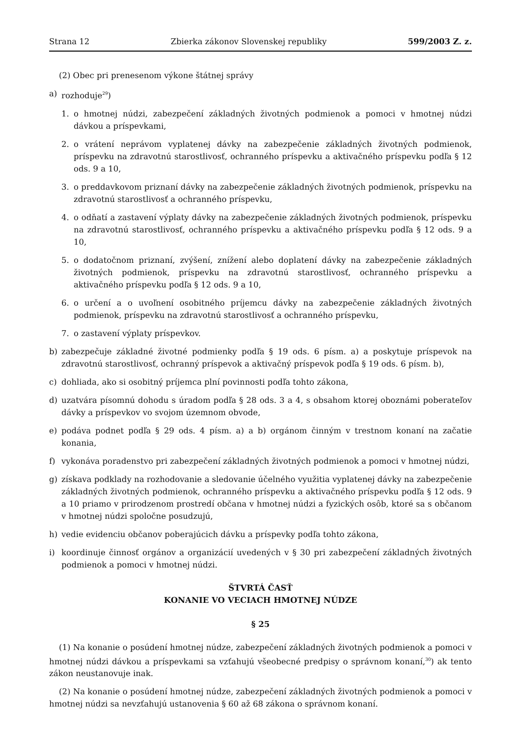Strana 12 Zbierka zákonov Slovenskej republiky 599/2003 Z. z.
(2) Obec pri prenesenom výkone štátnej správy
a) rozhoduje<sup>29</sup>)
1. o hmotnej núdzi, zabezpečení základných životných podmienok a pomoci v hmotnej núdzi dávkou a príspevkami,
2. o vrátení neprávom vyplatenej dávky na zabezpečenie základných životných podmienok, príspevku na zdravotnú starostlivosť, ochranného príspevku a aktivačného príspevku podľa § 12 ods. 9 a 10,
3. o preddavkovom priznaní dávky na zabezpečenie základných životných podmienok, príspevku na zdravotnú starostlivosť a ochranného príspevku,
4. o odňatí a zastavení výplaty dávky na zabezpečenie základných životných podmienok, príspevku na zdravotnú starostlivosť, ochranného príspevku a aktivačného príspevku podľa § 12 ods. 9 a 10,
5. o dodatočnom priznaní, zvýšení, znížení alebo doplatení dávky na zabezpečenie základných životných podmienok, príspevku na zdravotnú starostlivosť, ochranného príspevku a aktivačného príspevku podľa § 12 ods. 9 a 10,
6. o určení a o uvoľnení osobitného príjemcu dávky na zabezpečenie základných životných podmienok, príspevku na zdravotnú starostlivosť a ochranného príspevku,
7. o zastavení výplaty príspevkov.
b) zabezpečuje základné životné podmienky podľa § 19 ods. 6 písm. a) a poskytuje príspevok na zdravotnú starostlivosť, ochranný príspevok a aktivačný príspevok podľa § 19 ods. 6 písm. b),
c) dohliada, ako si osobitný príjemca plní povinnosti podľa tohto zákona,
d) uzatvára písomnú dohodu s úradom podľa § 28 ods. 3 a 4, s obsahom ktorej oboznámi poberateľov dávky a príspevkov vo svojom územnom obvode,
e) podáva podnet podľa § 29 ods. 4 písm. a) a b) orgánom činným v trestnom konaní na začatie konania,
f) vykonáva poradenstvo pri zabezpečení základných životných podmienok a pomoci v hmotnej núdzi,
g) získava podklady na rozhodovanie a sledovanie účelného využitia vyplatenej dávky na zabezpečenie základných životných podmienok, ochranného príspevku a aktivačného príspevku podľa § 12 ods. 9 a 10 priamo v prirodzenom prostredí občana v hmotnej núdzi a fyzických osôb, ktoré sa s občanom v hmotnej núdzi spoločne posudzujú,
h) vedie evidenciu občanov poberajúcich dávku a príspevky podľa tohto zákona,
i) koordinuje činnosť orgánov a organizácií uvedených v § 30 pri zabezpečení základných životných podmienok a pomoci v hmotnej núdzi.
ŠTVRTÁ ČASŤ
KONANIE VO VECIACH HMOTNEJ NÚDZE
§ 25
(1) Na konanie o posúdení hmotnej núdze, zabezpečení základných životných podmienok a pomoci v hmotnej núdzi dávkou a príspevkami sa vzťahujú všeobecné predpisy o správnom konaní,<sup>30</sup>) ak tento zákon neustanovuje inak.
(2) Na konanie o posúdení hmotnej núdze, zabezpečení základných životných podmienok a pomoci v hmotnej núdzi sa nevzťahujú ustanovenia § 60 až 68 zákona o správnom konaní.